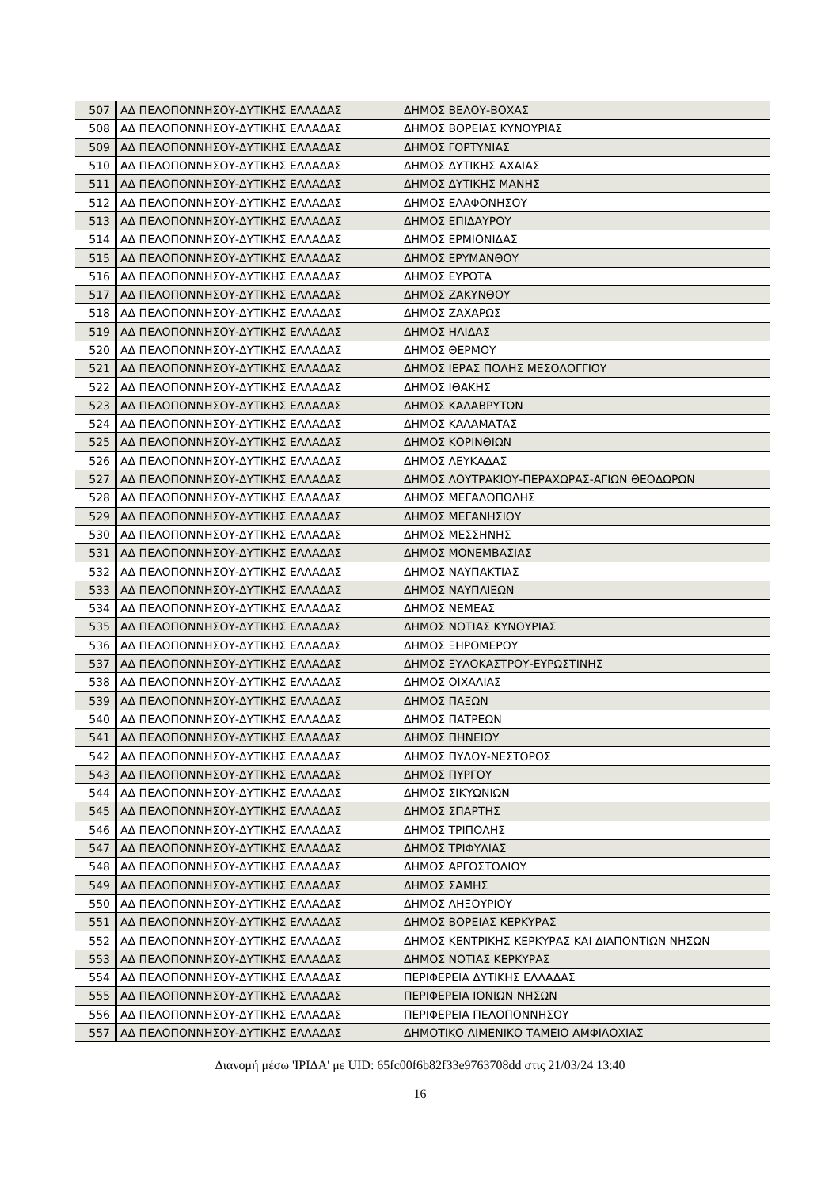| 507 | ΑΔ ΠΕΛΟΠΟΝΝΗΣΟΥ-ΔΥΤΙΚΗΣ ΕΛΛΑΔΑΣ | ΔΗΜΟΣ ΒΕΛΟΥ-ΒΟΧΑΣ |
| 508 | ΑΔ ΠΕΛΟΠΟΝΝΗΣΟΥ-ΔΥΤΙΚΗΣ ΕΛΛΑΔΑΣ | ΔΗΜΟΣ ΒΟΡΕΙΑΣ ΚΥΝΟΥΡΙΑΣ |
| 509 | ΑΔ ΠΕΛΟΠΟΝΝΗΣΟΥ-ΔΥΤΙΚΗΣ ΕΛΛΑΔΑΣ | ΔΗΜΟΣ ΓΟΡΤΥΝΙΑΣ |
| 510 | ΑΔ ΠΕΛΟΠΟΝΝΗΣΟΥ-ΔΥΤΙΚΗΣ ΕΛΛΑΔΑΣ | ΔΗΜΟΣ ΔΥΤΙΚΗΣ ΑΧΑΙΑΣ |
| 511 | ΑΔ ΠΕΛΟΠΟΝΝΗΣΟΥ-ΔΥΤΙΚΗΣ ΕΛΛΑΔΑΣ | ΔΗΜΟΣ ΔΥΤΙΚΗΣ ΜΑΝΗΣ |
| 512 | ΑΔ ΠΕΛΟΠΟΝΝΗΣΟΥ-ΔΥΤΙΚΗΣ ΕΛΛΑΔΑΣ | ΔΗΜΟΣ ΕΛΑΦΟΝΗΣΟΥ |
| 513 | ΑΔ ΠΕΛΟΠΟΝΝΗΣΟΥ-ΔΥΤΙΚΗΣ ΕΛΛΑΔΑΣ | ΔΗΜΟΣ ΕΠΙΔΑΥΡΟΥ |
| 514 | ΑΔ ΠΕΛΟΠΟΝΝΗΣΟΥ-ΔΥΤΙΚΗΣ ΕΛΛΑΔΑΣ | ΔΗΜΟΣ ΕΡΜΙΟΝΙΔΑΣ |
| 515 | ΑΔ ΠΕΛΟΠΟΝΝΗΣΟΥ-ΔΥΤΙΚΗΣ ΕΛΛΑΔΑΣ | ΔΗΜΟΣ ΕΡΥΜΑΝΘΟΥ |
| 516 | ΑΔ ΠΕΛΟΠΟΝΝΗΣΟΥ-ΔΥΤΙΚΗΣ ΕΛΛΑΔΑΣ | ΔΗΜΟΣ ΕΥΡΩΤΑ |
| 517 | ΑΔ ΠΕΛΟΠΟΝΝΗΣΟΥ-ΔΥΤΙΚΗΣ ΕΛΛΑΔΑΣ | ΔΗΜΟΣ ΖΑΚΥΝΘΟΥ |
| 518 | ΑΔ ΠΕΛΟΠΟΝΝΗΣΟΥ-ΔΥΤΙΚΗΣ ΕΛΛΑΔΑΣ | ΔΗΜΟΣ ΖΑΧΑΡΩΣ |
| 519 | ΑΔ ΠΕΛΟΠΟΝΝΗΣΟΥ-ΔΥΤΙΚΗΣ ΕΛΛΑΔΑΣ | ΔΗΜΟΣ ΗΛΙΔΑΣ |
| 520 | ΑΔ ΠΕΛΟΠΟΝΝΗΣΟΥ-ΔΥΤΙΚΗΣ ΕΛΛΑΔΑΣ | ΔΗΜΟΣ ΘΕΡΜΟΥ |
| 521 | ΑΔ ΠΕΛΟΠΟΝΝΗΣΟΥ-ΔΥΤΙΚΗΣ ΕΛΛΑΔΑΣ | ΔΗΜΟΣ ΙΕΡΑΣ ΠΟΛΗΣ ΜΕΣΟΛΟΓΓΙΟΥ |
| 522 | ΑΔ ΠΕΛΟΠΟΝΝΗΣΟΥ-ΔΥΤΙΚΗΣ ΕΛΛΑΔΑΣ | ΔΗΜΟΣ ΙΘΑΚΗΣ |
| 523 | ΑΔ ΠΕΛΟΠΟΝΝΗΣΟΥ-ΔΥΤΙΚΗΣ ΕΛΛΑΔΑΣ | ΔΗΜΟΣ ΚΑΛΑΒΡΥΤΩΝ |
| 524 | ΑΔ ΠΕΛΟΠΟΝΝΗΣΟΥ-ΔΥΤΙΚΗΣ ΕΛΛΑΔΑΣ | ΔΗΜΟΣ ΚΑΛΑΜΑΤΑΣ |
| 525 | ΑΔ ΠΕΛΟΠΟΝΝΗΣΟΥ-ΔΥΤΙΚΗΣ ΕΛΛΑΔΑΣ | ΔΗΜΟΣ ΚΟΡΙΝΘΙΩΝ |
| 526 | ΑΔ ΠΕΛΟΠΟΝΝΗΣΟΥ-ΔΥΤΙΚΗΣ ΕΛΛΑΔΑΣ | ΔΗΜΟΣ ΛΕΥΚΑΔΑΣ |
| 527 | ΑΔ ΠΕΛΟΠΟΝΝΗΣΟΥ-ΔΥΤΙΚΗΣ ΕΛΛΑΔΑΣ | ΔΗΜΟΣ ΛΟΥΤΡΑΚΙΟΥ-ΠΕΡΑΧΩΡΑΣ-ΑΓΙΩΝ ΘΕΟΔΩΡΩΝ |
| 528 | ΑΔ ΠΕΛΟΠΟΝΝΗΣΟΥ-ΔΥΤΙΚΗΣ ΕΛΛΑΔΑΣ | ΔΗΜΟΣ ΜΕΓΑΛΟΠΟΛΗΣ |
| 529 | ΑΔ ΠΕΛΟΠΟΝΝΗΣΟΥ-ΔΥΤΙΚΗΣ ΕΛΛΑΔΑΣ | ΔΗΜΟΣ ΜΕΓΑΝΗΣΙΟΥ |
| 530 | ΑΔ ΠΕΛΟΠΟΝΝΗΣΟΥ-ΔΥΤΙΚΗΣ ΕΛΛΑΔΑΣ | ΔΗΜΟΣ ΜΕΣΣΗΝΗΣ |
| 531 | ΑΔ ΠΕΛΟΠΟΝΝΗΣΟΥ-ΔΥΤΙΚΗΣ ΕΛΛΑΔΑΣ | ΔΗΜΟΣ ΜΟΝΕΜΒΑΣΙΑΣ |
| 532 | ΑΔ ΠΕΛΟΠΟΝΝΗΣΟΥ-ΔΥΤΙΚΗΣ ΕΛΛΑΔΑΣ | ΔΗΜΟΣ ΝΑΥΠΑΚΤΙΑΣ |
| 533 | ΑΔ ΠΕΛΟΠΟΝΝΗΣΟΥ-ΔΥΤΙΚΗΣ ΕΛΛΑΔΑΣ | ΔΗΜΟΣ ΝΑΥΠΛΙΕΩΝ |
| 534 | ΑΔ ΠΕΛΟΠΟΝΝΗΣΟΥ-ΔΥΤΙΚΗΣ ΕΛΛΑΔΑΣ | ΔΗΜΟΣ ΝΕΜΕΑΣ |
| 535 | ΑΔ ΠΕΛΟΠΟΝΝΗΣΟΥ-ΔΥΤΙΚΗΣ ΕΛΛΑΔΑΣ | ΔΗΜΟΣ ΝΟΤΙΑΣ ΚΥΝΟΥΡΙΑΣ |
| 536 | ΑΔ ΠΕΛΟΠΟΝΝΗΣΟΥ-ΔΥΤΙΚΗΣ ΕΛΛΑΔΑΣ | ΔΗΜΟΣ ΞΗΡΟΜΕΡΟΥ |
| 537 | ΑΔ ΠΕΛΟΠΟΝΝΗΣΟΥ-ΔΥΤΙΚΗΣ ΕΛΛΑΔΑΣ | ΔΗΜΟΣ ΞΥΛΟΚΑΣΤΡΟΥ-ΕΥΡΩΣΤΙΝΗΣ |
| 538 | ΑΔ ΠΕΛΟΠΟΝΝΗΣΟΥ-ΔΥΤΙΚΗΣ ΕΛΛΑΔΑΣ | ΔΗΜΟΣ ΟΙΧΑΛΙΑΣ |
| 539 | ΑΔ ΠΕΛΟΠΟΝΝΗΣΟΥ-ΔΥΤΙΚΗΣ ΕΛΛΑΔΑΣ | ΔΗΜΟΣ ΠΑΞΩΝ |
| 540 | ΑΔ ΠΕΛΟΠΟΝΝΗΣΟΥ-ΔΥΤΙΚΗΣ ΕΛΛΑΔΑΣ | ΔΗΜΟΣ ΠΑΤΡΕΩΝ |
| 541 | ΑΔ ΠΕΛΟΠΟΝΝΗΣΟΥ-ΔΥΤΙΚΗΣ ΕΛΛΑΔΑΣ | ΔΗΜΟΣ ΠΗΝΕΙΟΥ |
| 542 | ΑΔ ΠΕΛΟΠΟΝΝΗΣΟΥ-ΔΥΤΙΚΗΣ ΕΛΛΑΔΑΣ | ΔΗΜΟΣ ΠΥΛΟΥ-ΝΕΣΤΟΡΟΣ |
| 543 | ΑΔ ΠΕΛΟΠΟΝΝΗΣΟΥ-ΔΥΤΙΚΗΣ ΕΛΛΑΔΑΣ | ΔΗΜΟΣ ΠΥΡΓΟΥ |
| 544 | ΑΔ ΠΕΛΟΠΟΝΝΗΣΟΥ-ΔΥΤΙΚΗΣ ΕΛΛΑΔΑΣ | ΔΗΜΟΣ ΣΙΚΥΩΝΙΩΝ |
| 545 | ΑΔ ΠΕΛΟΠΟΝΝΗΣΟΥ-ΔΥΤΙΚΗΣ ΕΛΛΑΔΑΣ | ΔΗΜΟΣ ΣΠΑΡΤΗΣ |
| 546 | ΑΔ ΠΕΛΟΠΟΝΝΗΣΟΥ-ΔΥΤΙΚΗΣ ΕΛΛΑΔΑΣ | ΔΗΜΟΣ ΤΡΙΠΟΛΗΣ |
| 547 | ΑΔ ΠΕΛΟΠΟΝΝΗΣΟΥ-ΔΥΤΙΚΗΣ ΕΛΛΑΔΑΣ | ΔΗΜΟΣ ΤΡΙΦΥΛΙΑΣ |
| 548 | ΑΔ ΠΕΛΟΠΟΝΝΗΣΟΥ-ΔΥΤΙΚΗΣ ΕΛΛΑΔΑΣ | ΔΗΜΟΣ ΑΡΓΟΣΤΟΛΙΟΥ |
| 549 | ΑΔ ΠΕΛΟΠΟΝΝΗΣΟΥ-ΔΥΤΙΚΗΣ ΕΛΛΑΔΑΣ | ΔΗΜΟΣ ΣΑΜΗΣ |
| 550 | ΑΔ ΠΕΛΟΠΟΝΝΗΣΟΥ-ΔΥΤΙΚΗΣ ΕΛΛΑΔΑΣ | ΔΗΜΟΣ ΛΗΞΟΥΡΙΟΥ |
| 551 | ΑΔ ΠΕΛΟΠΟΝΝΗΣΟΥ-ΔΥΤΙΚΗΣ ΕΛΛΑΔΑΣ | ΔΗΜΟΣ ΒΟΡΕΙΑΣ ΚΕΡΚΥΡΑΣ |
| 552 | ΑΔ ΠΕΛΟΠΟΝΝΗΣΟΥ-ΔΥΤΙΚΗΣ ΕΛΛΑΔΑΣ | ΔΗΜΟΣ ΚΕΝΤΡΙΚΗΣ ΚΕΡΚΥΡΑΣ ΚΑΙ ΔΙΑΠΟΝΤΙΩΝ ΝΗΣΩΝ |
| 553 | ΑΔ ΠΕΛΟΠΟΝΝΗΣΟΥ-ΔΥΤΙΚΗΣ ΕΛΛΑΔΑΣ | ΔΗΜΟΣ ΝΟΤΙΑΣ ΚΕΡΚΥΡΑΣ |
| 554 | ΑΔ ΠΕΛΟΠΟΝΝΗΣΟΥ-ΔΥΤΙΚΗΣ ΕΛΛΑΔΑΣ | ΠΕΡΙΦΕΡΕΙΑ ΔΥΤΙΚΗΣ ΕΛΛΑΔΑΣ |
| 555 | ΑΔ ΠΕΛΟΠΟΝΝΗΣΟΥ-ΔΥΤΙΚΗΣ ΕΛΛΑΔΑΣ | ΠΕΡΙΦΕΡΕΙΑ ΙΟΝΙΩΝ ΝΗΣΩΝ |
| 556 | ΑΔ ΠΕΛΟΠΟΝΝΗΣΟΥ-ΔΥΤΙΚΗΣ ΕΛΛΑΔΑΣ | ΠΕΡΙΦΕΡΕΙΑ ΠΕΛΟΠΟΝΝΗΣΟΥ |
| 557 | ΑΔ ΠΕΛΟΠΟΝΝΗΣΟΥ-ΔΥΤΙΚΗΣ ΕΛΛΑΔΑΣ | ΔΗΜΟΤΙΚΟ ΛΙΜΕΝΙΚΟ ΤΑΜΕΙΟ ΑΜΦΙΛΟΧΙΑΣ |
Διανομή μέσω 'ΙΡΙΔΑ' με UID: 65fc00f6b82f33e9763708dd στις 21/03/24 13:40
16